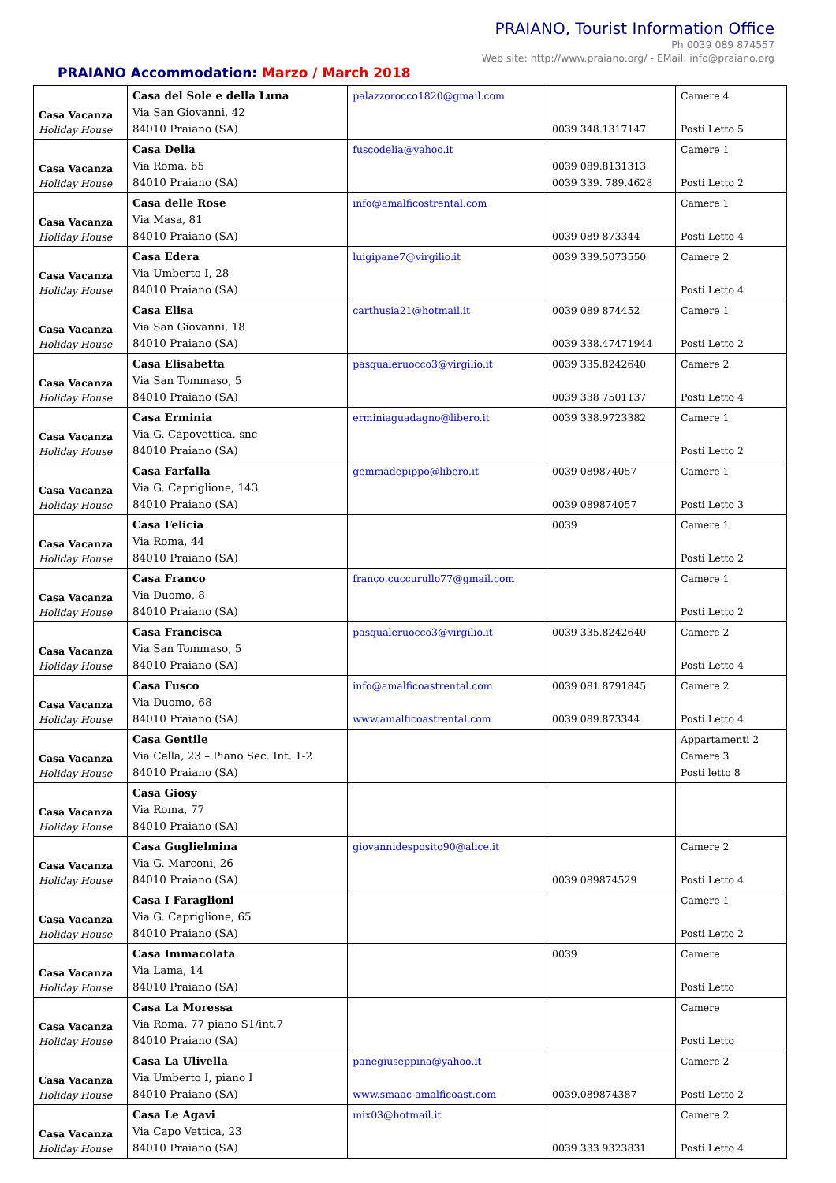PRAIANO, Tourist Information Office
Ph 0039 089 874557
Web site: http://www.praiano.org/ - EMail: info@praiano.org
PRAIANO Accommodation: Marzo / March 2018
| Casa Vacanza Holiday House | Casa del Sole e della Luna Via San Giovanni, 42 84010 Praiano (SA) | palazzorocco1820@gmail.com | 0039 348.1317147 | Camere 4 Posti Letto 5 |
| Casa Vacanza Holiday House | Casa Delia Via Roma, 65 84010 Praiano (SA) | fuscodelia@yahoo.it | 0039 089.8131313 0039 339. 789.4628 | Camere 1 Posti Letto 2 |
| Casa Vacanza Holiday House | Casa delle Rose Via Masa, 81 84010 Praiano (SA) | info@amalficostrental.com | 0039 089 873344 | Camere 1 Posti Letto 4 |
| Casa Vacanza Holiday House | Casa Edera Via Umberto I, 28 84010 Praiano (SA) | luigipane7@virgilio.it | 0039 339.5073550 | Camere 2 Posti Letto 4 |
| Casa Vacanza Holiday House | Casa Elisa Via San Giovanni, 18 84010 Praiano (SA) | carthusia21@hotmail.it | 0039 089 874452 0039 338.47471944 | Camere 1 Posti Letto 2 |
| Casa Vacanza Holiday House | Casa Elisabetta Via San Tommaso, 5 84010 Praiano (SA) | pasqualeruocco3@virgilio.it | 0039 335.8242640 0039 338 7501137 | Camere 2 Posti Letto 4 |
| Casa Vacanza Holiday House | Casa Erminia Via G. Capovettica, snc 84010 Praiano (SA) | erminiaguadagno@libero.it | 0039 338.9723382 | Camere 1 Posti Letto 2 |
| Casa Vacanza Holiday House | Casa Farfalla Via G. Capriglione, 143 84010 Praiano (SA) | gemmadepippo@libero.it | 0039 089874057 0039 089874057 | Camere 1 Posti Letto 3 |
| Casa Vacanza Holiday House | Casa Felicia Via Roma, 44 84010 Praiano (SA) | | 0039 | Camere 1 Posti Letto 2 |
| Casa Vacanza Holiday House | Casa Franco Via Duomo, 8 84010 Praiano (SA) | franco.cuccurullo77@gmail.com | | Camere 1 Posti Letto 2 |
| Casa Vacanza Holiday House | Casa Francisca Via San Tommaso, 5 84010 Praiano (SA) | pasqualeruocco3@virgilio.it | 0039 335.8242640 | Camere 2 Posti Letto 4 |
| Casa Vacanza Holiday House | Casa Fusco Via Duomo, 68 84010 Praiano (SA) | info@amalficoastrental.com www.amalficoastrental.com | 0039 081 8791845 0039 089.873344 | Camere 2 Posti Letto 4 |
| Casa Vacanza Holiday House | Casa Gentile Via Cella, 23 – Piano Sec. Int. 1-2 84010 Praiano (SA) | | | Appartamenti 2 Camere 3 Posti letto 8 |
| Casa Vacanza Holiday House | Casa Giosy Via Roma, 77 84010 Praiano (SA) | | | |
| Casa Vacanza Holiday House | Casa Guglielmina Via G. Marconi, 26 84010 Praiano (SA) | giovannidesposito90@alice.it | 0039 089874529 | Camere 2 Posti Letto 4 |
| Casa Vacanza Holiday House | Casa I Faraglioni Via G. Capriglione, 65 84010 Praiano (SA) | | | Camere 1 Posti Letto 2 |
| Casa Vacanza Holiday House | Casa Immacolata Via Lama, 14 84010 Praiano (SA) | | 0039 | Camere Posti Letto |
| Casa Vacanza Holiday House | Casa La Moressa Via Roma, 77 piano S1/int.7 84010 Praiano (SA) | | | Camere Posti Letto |
| Casa Vacanza Holiday House | Casa La Ulivella Via Umberto I, piano I 84010 Praiano (SA) | panegiuseppina@yahoo.it www.smaac-amalficoast.com | 0039.089874387 | Camere 2 Posti Letto 2 |
| Casa Vacanza Holiday House | Casa Le Agavi Via Capo Vettica, 23 84010 Praiano (SA) | mix03@hotmail.it | 0039 333 9323831 | Camere 2 Posti Letto 4 |